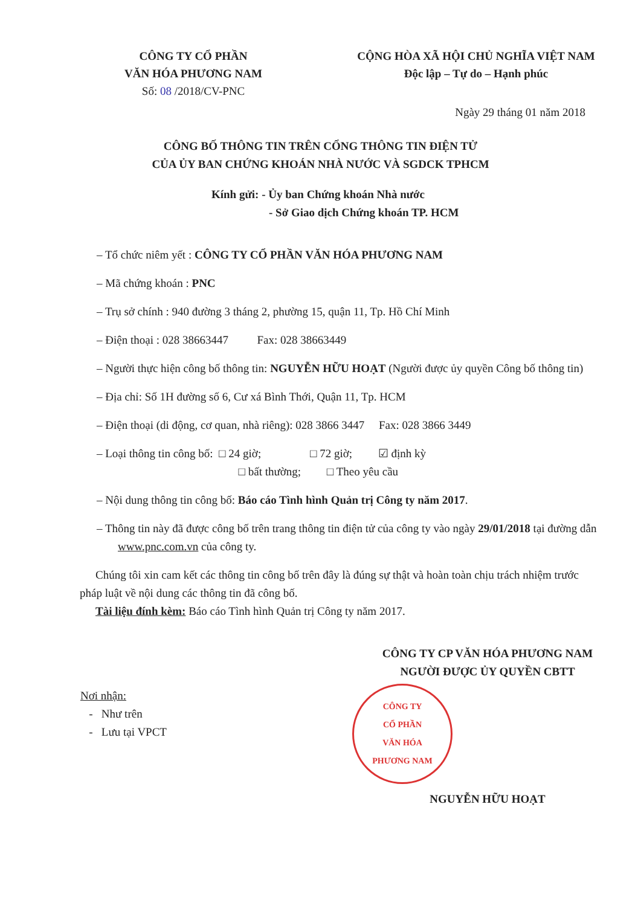CÔNG TY CỔ PHẦN
VĂN HÓA PHƯƠNG NAM
Số: 08 /2018/CV-PNC
CỘNG HÒA XÃ HỘI CHỦ NGHĨA VIỆT NAM
Độc lập – Tự do – Hạnh phúc
Ngày 29 tháng 01 năm 2018
CÔNG BỐ THÔNG TIN TRÊN CỔNG THÔNG TIN ĐIỆN TỬ
CỦA ỦY BAN CHỨNG KHOÁN NHÀ NƯỚC VÀ SGDCK TPHCM
Kính gửi: - Ủy ban Chứng khoán Nhà nước
- Sở Giao dịch Chứng khoán TP. HCM
– Tổ chức niêm yết : CÔNG TY CỔ PHẦN VĂN HÓA PHƯƠNG NAM
– Mã chứng khoán : PNC
– Trụ sở chính : 940 đường 3 tháng 2, phường 15, quận 11, Tp. Hồ Chí Minh
– Điện thoại : 028 38663447 Fax: 028 38663449
– Người thực hiện công bố thông tin: NGUYỄN HỮU HOẠT (Người được ủy quyền Công bố thông tin)
– Địa chỉ: Số 1H đường số 6, Cư xá Bình Thới, Quận 11, Tp. HCM
– Điện thoại (di động, cơ quan, nhà riêng): 028 3866 3447 Fax: 028 3866 3449
– Loại thông tin công bố: □ 24 giờ; □ 72 giờ; ☑ định kỳ
□ bất thường; □ Theo yêu cầu
– Nội dung thông tin công bố: Báo cáo Tình hình Quản trị Công ty năm 2017.
– Thông tin này đã được công bố trên trang thông tin điện tử của công ty vào ngày 29/01/2018 tại đường dẫn www.pnc.com.vn của công ty.
Chúng tôi xin cam kết các thông tin công bố trên đây là đúng sự thật và hoàn toàn chịu trách nhiệm trước pháp luật về nội dung các thông tin đã công bố.
Tài liệu đính kèm: Báo cáo Tình hình Quản trị Công ty năm 2017.
Nơi nhận:
- Như trên
- Lưu tại VPCT
CÔNG TY CP VĂN HÓA PHƯƠNG NAM
NGƯỜI ĐƯỢC ỦY QUYỀN CBTT
CÔNG TY
CỔ PHẦN
VĂN HÓA
PHƯƠNG NAM
NGUYỄN HỮU HOẠT